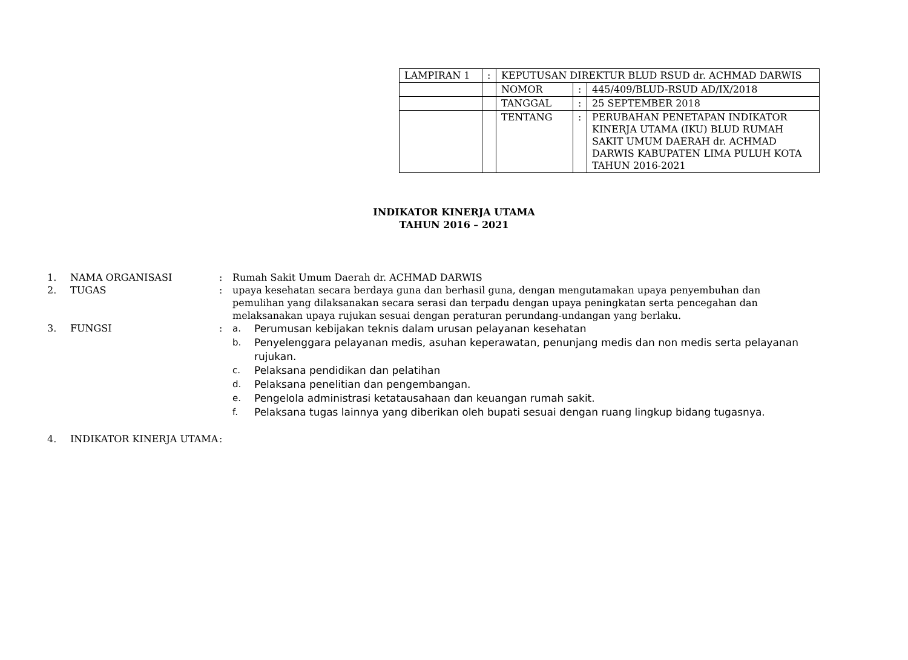| LAMPIRAN 1 | : | KEPUTUSAN DIREKTUR BLUD RSUD dr. ACHMAD DARWIS | | |
| | | NOMOR | : | 445/409/BLUD-RSUD AD/IX/2018 |
| | | TANGGAL | : | 25 SEPTEMBER 2018 |
| | | TENTANG | : | PERUBAHAN PENETAPAN INDIKATOR KINERJA UTAMA (IKU) BLUD RUMAH SAKIT UMUM DAERAH dr. ACHMAD DARWIS KABUPATEN LIMA PULUH KOTA TAHUN 2016-2021 |
INDIKATOR KINERJA UTAMA
TAHUN 2016 – 2021
| 1. | NAMA ORGANISASI | : | Rumah Sakit Umum Daerah dr. ACHMAD DARWIS |
| 2. | TUGAS | : | upaya kesehatan secara berdaya guna dan berhasil guna, dengan mengutamakan upaya penyembuhan dan pemulihan yang dilaksanakan secara serasi dan terpadu dengan upaya peningkatan serta pencegahan dan melaksanakan upaya rujukan sesuai dengan peraturan perundang-undangan yang berlaku. |
| 3. | FUNGSI | : | a. Perumusan kebijakan teknis dalam urusan pelayanan kesehatan b. Penyelenggara pelayanan medis, asuhan keperawatan, penunjang medis dan non medis serta pelayanan rujukan. c. Pelaksana pendidikan dan pelatihan d. Pelaksana penelitian dan pengembangan. e. Pengelola administrasi ketatausahaan dan keuangan rumah sakit. f. Pelaksana tugas lainnya yang diberikan oleh bupati sesuai dengan ruang lingkup bidang tugasnya. |
| 4. | INDIKATOR KINERJA UTAMA | : | |